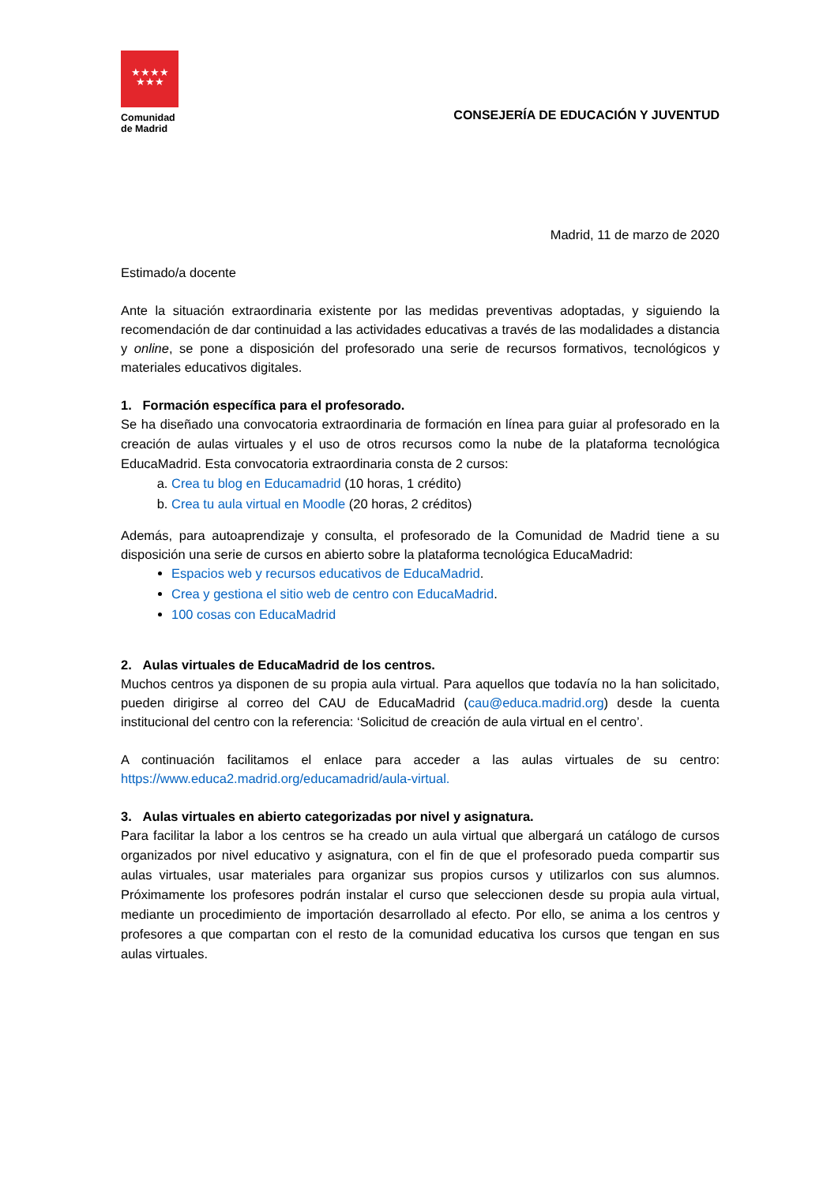★★★★
★★★
Comunidad
de Madrid
CONSEJERÍA DE EDUCACIÓN Y JUVENTUD
Madrid, 11 de marzo de 2020
Estimado/a docente
Ante la situación extraordinaria existente por las medidas preventivas adoptadas, y siguiendo la recomendación de dar continuidad a las actividades educativas a través de las modalidades a distancia y online, se pone a disposición del profesorado una serie de recursos formativos, tecnológicos y materiales educativos digitales.
1. Formación específica para el profesorado.
Se ha diseñado una convocatoria extraordinaria de formación en línea para guiar al profesorado en la creación de aulas virtuales y el uso de otros recursos como la nube de la plataforma tecnológica EducaMadrid. Esta convocatoria extraordinaria consta de 2 cursos:
a. Crea tu blog en Educamadrid (10 horas, 1 crédito)
b. Crea tu aula virtual en Moodle (20 horas, 2 créditos)
Además, para autoaprendizaje y consulta, el profesorado de la Comunidad de Madrid tiene a su disposición una serie de cursos en abierto sobre la plataforma tecnológica EducaMadrid:
Espacios web y recursos educativos de EducaMadrid.
Crea y gestiona el sitio web de centro con EducaMadrid.
100 cosas con EducaMadrid
2. Aulas virtuales de EducaMadrid de los centros.
Muchos centros ya disponen de su propia aula virtual. Para aquellos que todavía no la han solicitado, pueden dirigirse al correo del CAU de EducaMadrid (cau@educa.madrid.org) desde la cuenta institucional del centro con la referencia: ‘Solicitud de creación de aula virtual en el centro’.
A continuación facilitamos el enlace para acceder a las aulas virtuales de su centro: https://www.educa2.madrid.org/educamadrid/aula-virtual.
3. Aulas virtuales en abierto categorizadas por nivel y asignatura.
Para facilitar la labor a los centros se ha creado un aula virtual que albergará un catálogo de cursos organizados por nivel educativo y asignatura, con el fin de que el profesorado pueda compartir sus aulas virtuales, usar materiales para organizar sus propios cursos y utilizarlos con sus alumnos. Próximamente los profesores podrán instalar el curso que seleccionen desde su propia aula virtual, mediante un procedimiento de importación desarrollado al efecto. Por ello, se anima a los centros y profesores a que compartan con el resto de la comunidad educativa los cursos que tengan en sus aulas virtuales.